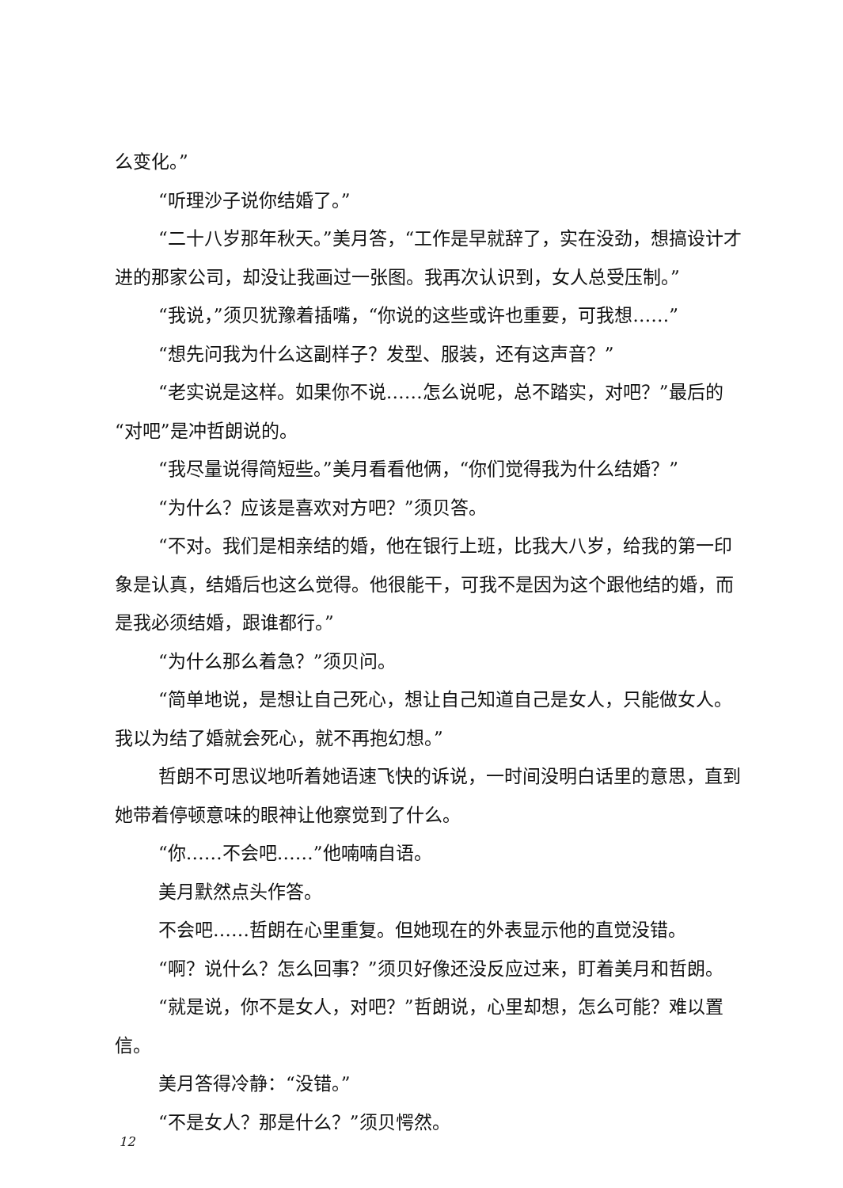么变化。”
“听理沙子说你结婚了。”
“二十八岁那年秋天。”美月答，“工作是早就辞了，实在没劲，想搞设计才进的那家公司，却没让我画过一张图。我再次认识到，女人总受压制。”
“我说，”须贝犹豫着插嘴，“你说的这些或许也重要，可我想……”
“想先问我为什么这副样子？发型、服装，还有这声音？”
“老实说是这样。如果你不说……怎么说呢，总不踏实，对吧？”最后的“对吧”是冲哲朗说的。
“我尽量说得简短些。”美月看看他俩，“你们觉得我为什么结婚？”
“为什么？应该是喜欢对方吧？”须贝答。
“不对。我们是相亲结的婚，他在银行上班，比我大八岁，给我的第一印象是认真，结婚后也这么觉得。他很能干，可我不是因为这个跟他结的婚，而是我必须结婚，跟谁都行。”
“为什么那么着急？”须贝问。
“简单地说，是想让自己死心，想让自己知道自己是女人，只能做女人。我以为结了婚就会死心，就不再抱幻想。”
哲朗不可思议地听着她语速飞快的诉说，一时间没明白话里的意思，直到她带着停顿意味的眼神让他察觉到了什么。
“你……不会吧……”他喃喃自语。
美月默然点头作答。
不会吧……哲朗在心里重复。但她现在的外表显示他的直觉没错。
“啊？说什么？怎么回事？”须贝好像还没反应过来，盯着美月和哲朗。
“就是说，你不是女人，对吧？”哲朗说，心里却想，怎么可能？难以置信。
美月答得冷静：“没错。”
“不是女人？那是什么？”须贝愕然。
12